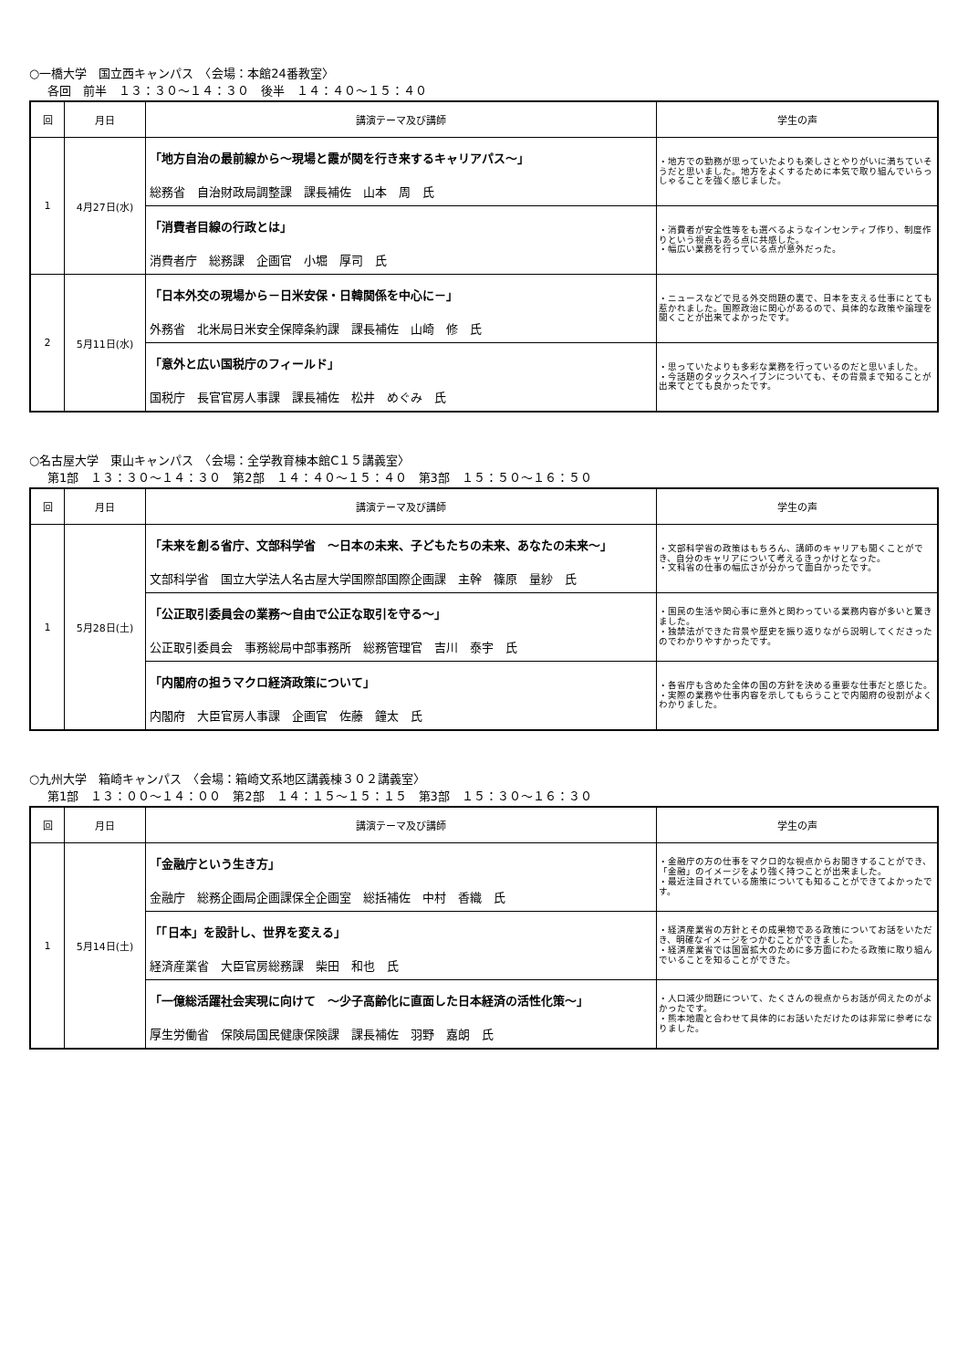○一橋大学　国立西キャンパス　〈会場：本館24番教室〉
各回　前半　１３：３０～１４：３０　後半　１４：４０～１５：４０
| 回 | 月日 | 講演テーマ及び講師 | 学生の声 |
| --- | --- | --- | --- |
| 1 | 4月27日(水) | 「地方自治の最前線から～現場と霞が関を行き来するキャリアパス～」 総務省 自治財政局調整課 課長補佐 山本 周 氏 | ・地方での勤務が思っていたよりも楽しさとやりがいに満ちていそうだと思いました。地方をよくするために本気で取り組んでいらっしゃることを強く感じました。 |
| | | 「消費者目線の行政とは」 消費者庁 総務課 企画官 小堀 厚司 氏 | ・消費者が安全性等をも選べるようなインセンティブ作り、制度作りという視点もある点に共感した。 ・幅広い業務を行っている点が意外だった。 |
| 2 | 5月11日(水) | 「日本外交の現場から－日米安保・日韓関係を中心に－」 外務省 北米局日米安全保障条約課 課長補佐 山崎 修 氏 | ・ニュースなどで見る外交問題の裏で、日本を支える仕事にとても惹かれました。国際政治に関心があるので、具体的な政策や論理を聞くことが出来てよかったです。 |
| | | 「意外と広い国税庁のフィールド」 国税庁 長官官房人事課 課長補佐 松井 めぐみ 氏 | ・思っていたよりも多彩な業務を行っているのだと思いました。 ・今話題のタックスヘイブンについても、その背景まで知ることが出来てとても良かったです。 |
○名古屋大学　東山キャンパス　〈会場：全学教育棟本館C１５講義室〉
第1部　１３：３０～１４：３０　第2部　１４：４０～１５：４０　第3部　１５：５０～１６：５０
| 回 | 月日 | 講演テーマ及び講師 | 学生の声 |
| --- | --- | --- | --- |
| 1 | 5月28日(土) | 「未来を創る省庁、文部科学省 ～日本の未来、子どもたちの未来、あなたの未来～」 文部科学省 国立大学法人名古屋大学国際部国際企画課 主幹 篠原 量紗 氏 | ・文部科学省の政策はもちろん、講師のキャリアも聞くことができ、自分のキャリアについて考えるきっかけとなった。 ・文科省の仕事の幅広さが分かって面白かったです。 |
| | | 「公正取引委員会の業務～自由で公正な取引を守る～」 公正取引委員会 事務総局中部事務所 総務管理官 吉川 泰宇 氏 | ・国民の生活や関心事に意外と関わっている業務内容が多いと驚きました。 ・独禁法ができた背景や歴史を振り返りながら説明してくださったのでわかりやすかったです。 |
| | | 「内閣府の担うマクロ経済政策について」 内閣府 大臣官房人事課 企画官 佐藤 鐘太 氏 | ・各省庁も含めた全体の国の方針を決める重要な仕事だと感じた。 ・実際の業務や仕事内容を示してもらうことで内閣府の役割がよくわかりました。 |
○九州大学　箱崎キャンパス　〈会場：箱崎文系地区講義棟３０２講義室〉
第1部　１３：００～１４：００　第2部　１４：１５～１５：１５　第3部　１５：３０～１６：３０
| 回 | 月日 | 講演テーマ及び講師 | 学生の声 |
| --- | --- | --- | --- |
| 1 | 5月14日(土) | 「金融庁という生き方」 金融庁 総務企画局企画課保全企画室 総括補佐 中村 香織 氏 | ・金融庁の方の仕事をマクロ的な視点からお聞きすることができ、「金融」のイメージをより強く持つことが出来ました。 ・最近注目されている施策についても知ることができてよかったです。 |
| | | 「「日本」を設計し、世界を変える」 経済産業省 大臣官房総務課 柴田 和也 氏 | ・経済産業省の方針とその成果物である政策についてお話をいただき、明確なイメージをつかむことができました。 ・経済産業省では国富拡大のために多方面にわたる政策に取り組んでいることを知ることができた。 |
| | | 「一億総活躍社会実現に向けて ～少子高齢化に直面した日本経済の活性化策～」 厚生労働省 保険局国民健康保険課 課長補佐 羽野 嘉朗 氏 | ・人口減少問題について、たくさんの視点からお話が伺えたのがよかったです。 ・熊本地震と合わせて具体的にお話いただけたのは非常に参考になりました。 |